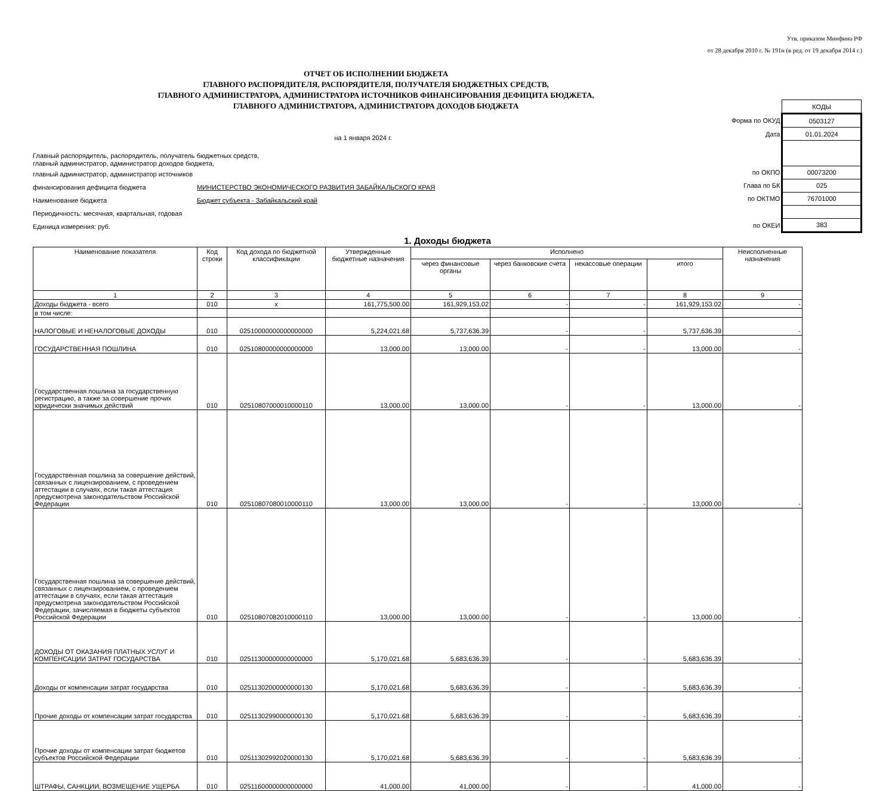Утв. приказом Минфина РФ
от 28 декабря 2010 г. № 191н (в ред. от 19 декабря 2014 г.)
ОТЧЕТ ОБ ИСПОЛНЕНИИ БЮДЖЕТА
ГЛАВНОГО РАСПОРЯДИТЕЛЯ, РАСПОРЯДИТЕЛЯ, ПОЛУЧАТЕЛЯ БЮДЖЕТНЫХ СРЕДСТВ,
ГЛАВНОГО АДМИНИСТРАТОРА, АДМИНИСТРАТОРА ИСТОЧНИКОВ ФИНАНСИРОВАНИЯ ДЕФИЦИТА БЮДЖЕТА,
ГЛАВНОГО АДМИНИСТРАТОРА, АДМИНИСТРАТОРА ДОХОДОВ БЮДЖЕТА
на 1 января 2024 г.
Главный распорядитель, распорядитель, получатель бюджетных средств,
главный администратор, администратор доходов бюджета,
главный администратор, администратор источников
финансирования дефицита бюджета МИНИСТЕРСТВО ЭКОНОМИЧЕСКОГО РАЗВИТИЯ ЗАБАЙКАЛЬСКОГО КРАЯ
Наименование бюджета Бюджет субъекта - Забайкальский край
Периодичность: месячная, квартальная, годовая
Единица измерения: руб.
| | КОДЫ |
| Форма по ОКУД | 0503127 |
| Дата | 01.01.2024 |
| по ОКПО | 00073200 |
| Глава по БК | 025 |
| по ОКТМО | 76701000 |
| по ОКЕИ | 383 |
1. Доходы бюджета
| Наименование показателя | Код строки | Код дохода по бюджетной классификации | Утвержденные бюджетные назначения | Исполнено | | | | Неисполненные назначения |
| --- | --- | --- | --- | --- | --- | --- | --- | --- |
| | | | | через финансовые органы | через банковские счета | некассовые операции | итого | |
| 1 | 2 | 3 | 4 | 5 | 6 | 7 | 8 | 9 |
| Доходы бюджета - всего | 010 | x | 161,775,500.00 | 161,929,153.02 | - | - | 161,929,153.02 | - |
| в том числе: | | | | | | | | |
| НАЛОГОВЫЕ И НЕНАЛОГОВЫЕ ДОХОДЫ | 010 | 02510000000000000000 | 5,224,021.68 | 5,737,636.39 | - | - | 5,737,636.39 | - |
| ГОСУДАРСТВЕННАЯ ПОШЛИНА | 010 | 02510800000000000000 | 13,000.00 | 13,000.00 | - | - | 13,000.00 | - |
| Государственная пошлина за государственную регистрацию, а также за совершение прочих юридически значимых действий | 010 | 02510807000010000110 | 13,000.00 | 13,000.00 | - | - | 13,000.00 | - |
| Государственная пошлина за совершение действий, связанных с лицензированием, с проведением аттестации в случаях, если такая аттестация предусмотрена законодательством Российской Федерации | 010 | 02510807080010000110 | 13,000.00 | 13,000.00 | - | - | 13,000.00 | - |
| Государственная пошлина за совершение действий, связанных с лицензированием, с проведением аттестации в случаях, если такая аттестация предусмотрена законодательством Российской Федерации, зачисляемая в бюджеты субъектов Российской Федерации | 010 | 02510807082010000110 | 13,000.00 | 13,000.00 | - | - | 13,000.00 | - |
| ДОХОДЫ ОТ ОКАЗАНИЯ ПЛАТНЫХ УСЛУГ И КОМПЕНСАЦИИ ЗАТРАТ ГОСУДАРСТВА | 010 | 02511300000000000000 | 5,170,021.68 | 5,683,636.39 | - | - | 5,683,636.39 | - |
| Доходы от компенсации затрат государства | 010 | 02511302000000000130 | 5,170,021.68 | 5,683,636.39 | - | - | 5,683,636.39 | - |
| Прочие доходы от компенсации затрат государства | 010 | 02511302990000000130 | 5,170,021.68 | 5,683,636.39 | - | - | 5,683,636.39 | - |
| Прочие доходы от компенсации затрат бюджетов субъектов Российской Федерации | 010 | 02511302992020000130 | 5,170,021.68 | 5,683,636.39 | - | - | 5,683,636.39 | - |
| ШТРАФЫ, САНКЦИИ, ВОЗМЕЩЕНИЕ УЩЕРБА | 010 | 02511600000000000000 | 41,000.00 | 41,000.00 | - | - | 41,000.00 | - |